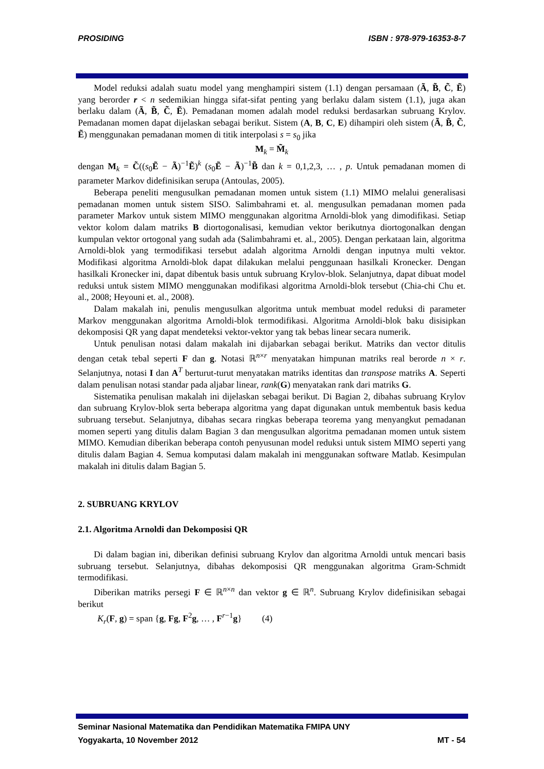PROSIDING ISBN : 978-979-16353-8-7
Model reduksi adalah suatu model yang menghampiri sistem (1.1) dengan persamaan (Ã, B̃, C̃, Ẽ) yang berorder r < n sedemikian hingga sifat-sifat penting yang berlaku dalam sistem (1.1), juga akan berlaku dalam (Ã, B̃, C̃, Ẽ). Pemadanan momen adalah model reduksi berdasarkan subruang Krylov. Pemadanan momen dapat dijelaskan sebagai berikut. Sistem (A, B, C, E) dihampiri oleh sistem (Ã, B̃, C̃, Ẽ) menggunakan pemadanan momen di titik interpolasi s = s<sub>0</sub> jika
M<sub>k</sub> = M̃<sub>k</sub>
dengan M<sub>k</sub> = C̃((s<sub>0</sub>Ẽ − Ã)<sup>−1</sup>Ẽ)<sup>k</sup> (s<sub>0</sub>Ẽ − Ã)<sup>−1</sup>B̃ dan k = 0,1,2,3, … , p. Untuk pemadanan momen di parameter Markov didefinisikan serupa (Antoulas, 2005).
Beberapa peneliti mengusulkan pemadanan momen untuk sistem (1.1) MIMO melalui generalisasi pemadanan momen untuk sistem SISO. Salimbahrami et. al. mengusulkan pemadanan momen pada parameter Markov untuk sistem MIMO menggunakan algoritma Arnoldi-blok yang dimodifikasi. Setiap vektor kolom dalam matriks B diortogonalisasi, kemudian vektor berikutnya diortogonalkan dengan kumpulan vektor ortogonal yang sudah ada (Salimbahrami et. al., 2005). Dengan perkataan lain, algoritma Arnoldi-blok yang termodifikasi tersebut adalah algoritma Arnoldi dengan inputnya multi vektor. Modifikasi algoritma Arnoldi-blok dapat dilakukan melalui penggunaan hasilkali Kronecker. Dengan hasilkali Kronecker ini, dapat dibentuk basis untuk subruang Krylov-blok. Selanjutnya, dapat dibuat model reduksi untuk sistem MIMO menggunakan modifikasi algoritma Arnoldi-blok tersebut (Chia-chi Chu et. al., 2008; Heyouni et. al., 2008).
Dalam makalah ini, penulis mengusulkan algoritma untuk membuat model reduksi di parameter Markov menggunakan algoritma Arnoldi-blok termodifikasi. Algoritma Arnoldi-blok baku disisipkan dekomposisi QR yang dapat mendeteksi vektor-vektor yang tak bebas linear secara numerik.
Untuk penulisan notasi dalam makalah ini dijabarkan sebagai berikut. Matriks dan vector ditulis dengan cetak tebal seperti F dan g. Notasi ℝ<sup>n×r</sup> menyatakan himpunan matriks real berorde n × r. Selanjutnya, notasi I dan A<sup>T</sup> berturut-turut menyatakan matriks identitas dan transpose matriks A. Seperti dalam penulisan notasi standar pada aljabar linear, rank(G) menyatakan rank dari matriks G.
Sistematika penulisan makalah ini dijelaskan sebagai berikut. Di Bagian 2, dibahas subruang Krylov dan subruang Krylov-blok serta beberapa algoritma yang dapat digunakan untuk membentuk basis kedua subruang tersebut. Selanjutnya, dibahas secara ringkas beberapa teorema yang menyangkut pemadanan momen seperti yang ditulis dalam Bagian 3 dan mengusulkan algoritma pemadanan momen untuk sistem MIMO. Kemudian diberikan beberapa contoh penyusunan model reduksi untuk sistem MIMO seperti yang ditulis dalam Bagian 4. Semua komputasi dalam makalah ini menggunakan software Matlab. Kesimpulan makalah ini ditulis dalam Bagian 5.
2. SUBRUANG KRYLOV
2.1. Algoritma Arnoldi dan Dekomposisi QR
Di dalam bagian ini, diberikan definisi subruang Krylov dan algoritma Arnoldi untuk mencari basis subruang tersebut. Selanjutnya, dibahas dekomposisi QR menggunakan algoritma Gram-Schmidt termodifikasi.
Diberikan matriks persegi F ∈ ℝ<sup>n×n</sup> dan vektor g ∈ ℝ<sup>n</sup>. Subruang Krylov didefinisikan sebagai berikut
K<sub>r</sub>(F, g) = span {g, Fg, F<sup>2</sup>g, … , F<sup>r−1</sup>g} (4)
Seminar Nasional Matematika dan Pendidikan Matematika FMIPA UNY
Yogyakarta, 10 November 2012 MT - 54